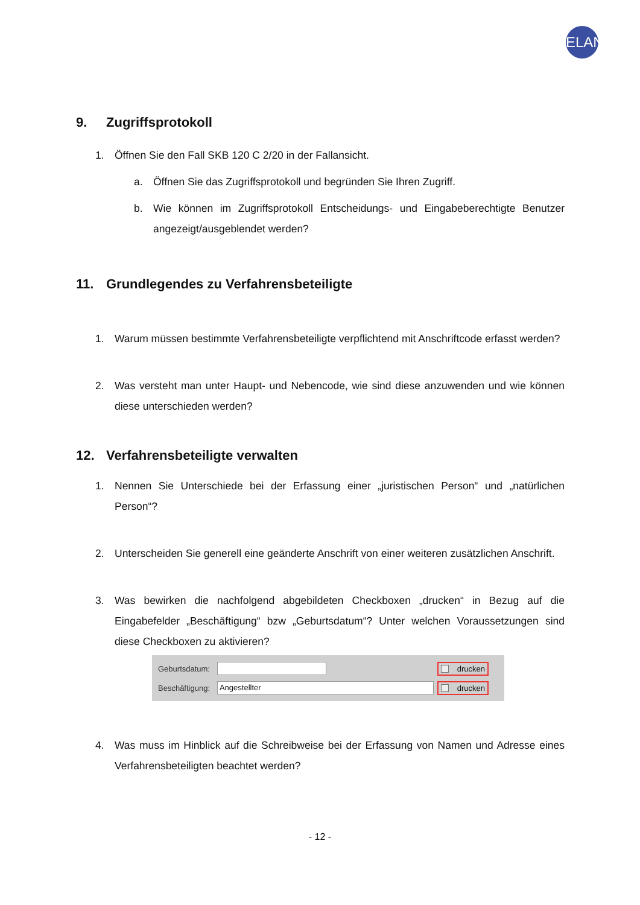ELAN
9. Zugriffsprotokoll
1. Öffnen Sie den Fall SKB 120 C 2/20 in der Fallansicht.
a. Öffnen Sie das Zugriffsprotokoll und begründen Sie Ihren Zugriff.
b. Wie können im Zugriffsprotokoll Entscheidungs- und Eingabeberechtigte Benutzer angezeigt/ausgeblendet werden?
11. Grundlegendes zu Verfahrensbeteiligte
1. Warum müssen bestimmte Verfahrensbeteiligte verpflichtend mit Anschriftcode erfasst werden?
2. Was versteht man unter Haupt- und Nebencode, wie sind diese anzuwenden und wie können diese unterschieden werden?
12. Verfahrensbeteiligte verwalten
1. Nennen Sie Unterschiede bei der Erfassung einer „juristischen Person“ und „natürlichen Person“?
2. Unterscheiden Sie generell eine geänderte Anschrift von einer weiteren zusätzlichen Anschrift.
3. Was bewirken die nachfolgend abgebildeten Checkboxen „drucken“ in Bezug auf die Eingabefelder „Beschäftigung“ bzw „Geburtsdatum“? Unter welchen Voraussetzungen sind diese Checkboxen zu aktivieren?
Geburtsdatum: drucken
Beschäftigung: Angestellter drucken
4. Was muss im Hinblick auf die Schreibweise bei der Erfassung von Namen und Adresse eines Verfahrensbeteiligten beachtet werden?
- 12 -